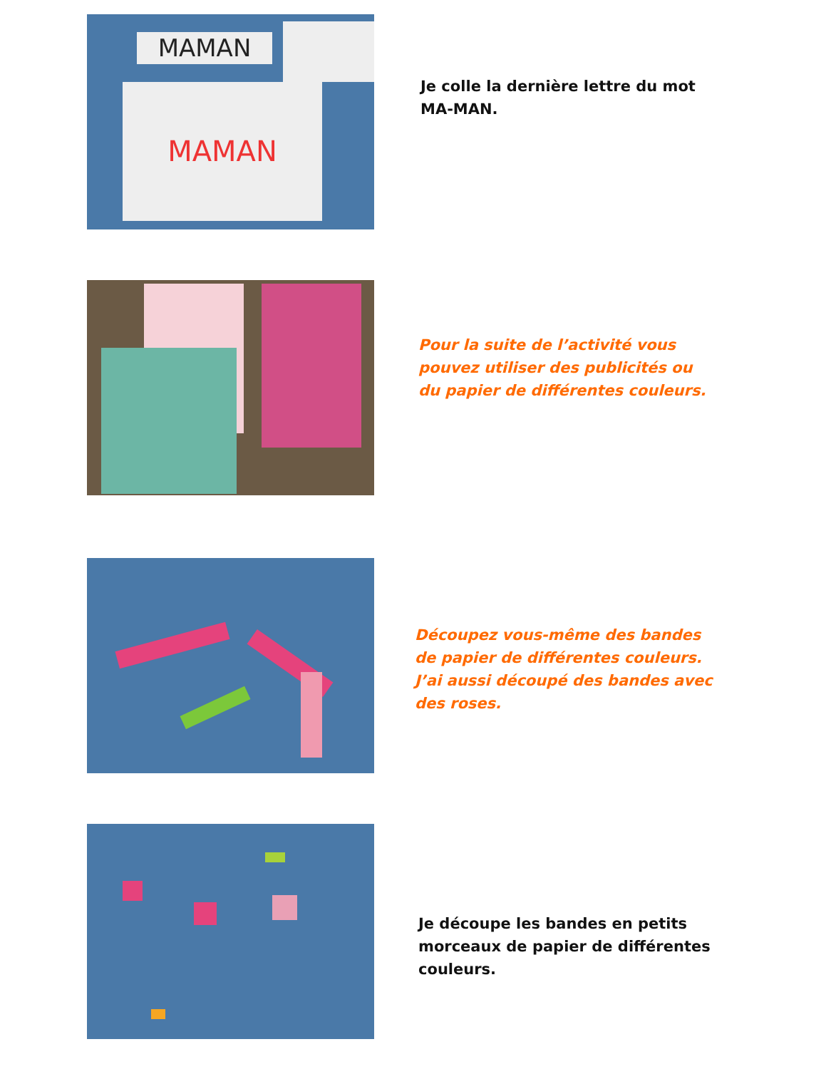MAMAN
MAMAN
Je colle la dernière lettre du mot MA-MAN.
Pour la suite de l’activité vous pouvez utiliser des publicités ou du papier de différentes couleurs.
Découpez vous-même des bandes de papier de différentes couleurs. J’ai aussi découpé des bandes avec des roses.
Je découpe les bandes en petits morceaux de papier de différentes couleurs.